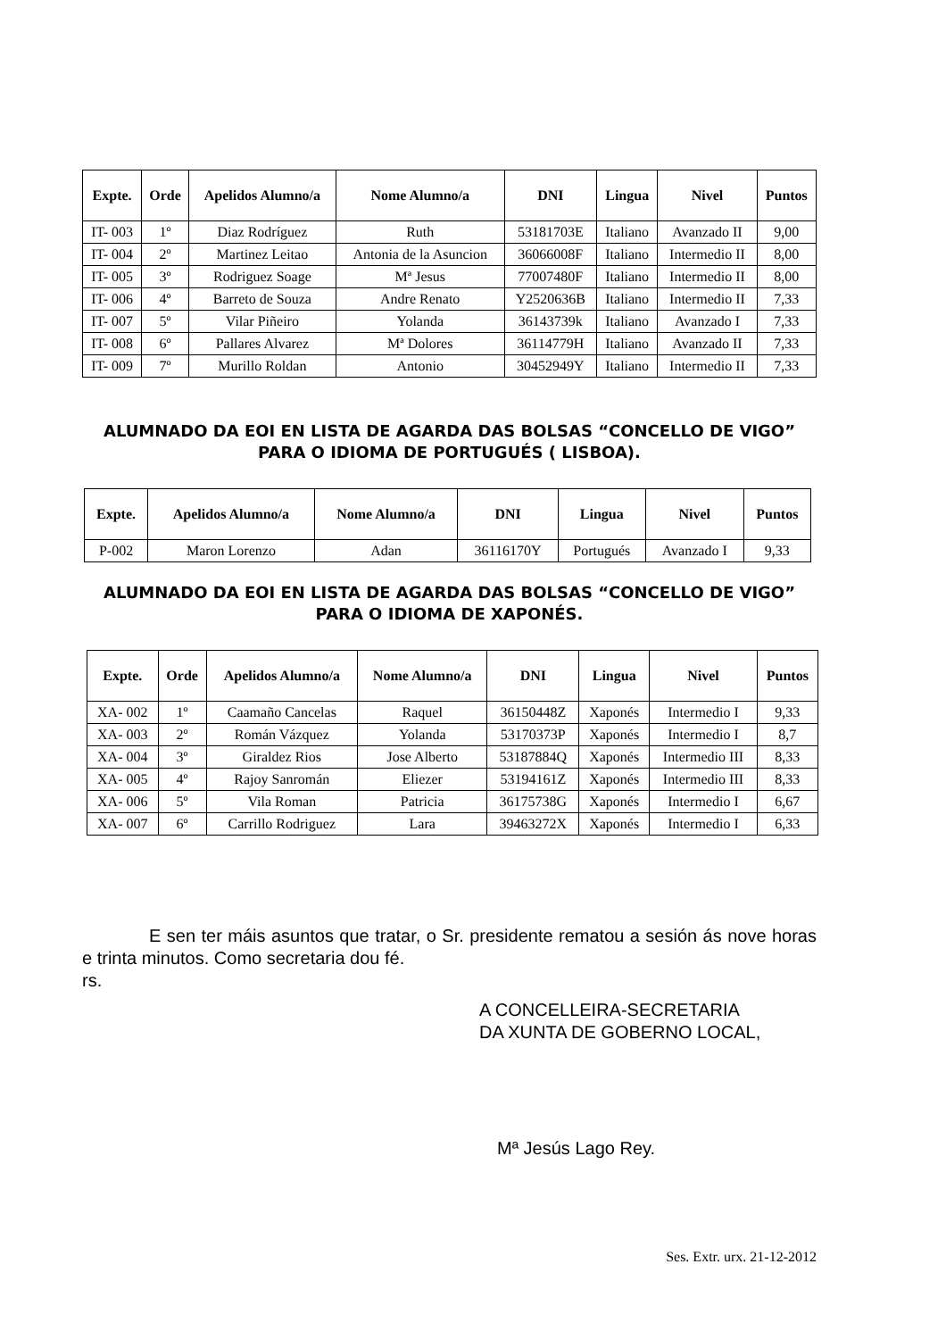| Expte. | Orde | Apelidos Alumno/a | Nome Alumno/a | DNI | Lingua | Nivel | Puntos |
| --- | --- | --- | --- | --- | --- | --- | --- |
| IT- 003 | 1º | Diaz Rodríguez | Ruth | 53181703E | Italiano | Avanzado II | 9,00 |
| IT- 004 | 2º | Martinez Leitao | Antonia de la Asuncion | 36066008F | Italiano | Intermedio II | 8,00 |
| IT- 005 | 3º | Rodriguez Soage | Mª Jesus | 77007480F | Italiano | Intermedio II | 8,00 |
| IT- 006 | 4º | Barreto de Souza | Andre Renato | Y2520636B | Italiano | Intermedio II | 7,33 |
| IT- 007 | 5º | Vilar Piñeiro | Yolanda | 36143739k | Italiano | Avanzado I | 7,33 |
| IT- 008 | 6º | Pallares Alvarez | Mª Dolores | 36114779H | Italiano | Avanzado II | 7,33 |
| IT- 009 | 7º | Murillo Roldan | Antonio | 30452949Y | Italiano | Intermedio II | 7,33 |
ALUMNADO DA EOI EN LISTA DE AGARDA DAS BOLSAS “CONCELLO DE VIGO” PARA O IDIOMA DE PORTUGUÉS ( LISBOA).
| Expte. | Apelidos Alumno/a | Nome Alumno/a | DNI | Lingua | Nivel | Puntos |
| --- | --- | --- | --- | --- | --- | --- |
| P-002 | Maron Lorenzo | Adan | 36116170Y | Portugués | Avanzado I | 9,33 |
ALUMNADO DA EOI EN LISTA DE AGARDA DAS BOLSAS “CONCELLO DE VIGO” PARA O IDIOMA DE XAPONÉS.
| Expte. | Orde | Apelidos Alumno/a | Nome Alumno/a | DNI | Lingua | Nivel | Puntos |
| --- | --- | --- | --- | --- | --- | --- | --- |
| XA- 002 | 1º | Caamaño Cancelas | Raquel | 36150448Z | Xaponés | Intermedio I | 9,33 |
| XA- 003 | 2º | Román Vázquez | Yolanda | 53170373P | Xaponés | Intermedio I | 8,7 |
| XA- 004 | 3º | Giraldez Rios | Jose Alberto | 53187884Q | Xaponés | Intermedio III | 8,33 |
| XA- 005 | 4º | Rajoy Sanromán | Eliezer | 53194161Z | Xaponés | Intermedio III | 8,33 |
| XA- 006 | 5º | Vila Roman | Patricia | 36175738G | Xaponés | Intermedio I | 6,67 |
| XA- 007 | 6º | Carrillo Rodriguez | Lara | 39463272X | Xaponés | Intermedio I | 6,33 |
E sen ter máis asuntos que tratar, o Sr. presidente rematou a sesión ás nove horas e trinta minutos. Como secretaria dou fé.
rs.
A CONCELLEIRA-SECRETARIA
DA XUNTA DE GOBERNO LOCAL,
Mª Jesús Lago Rey.
Ses. Extr. urx. 21-12-2012